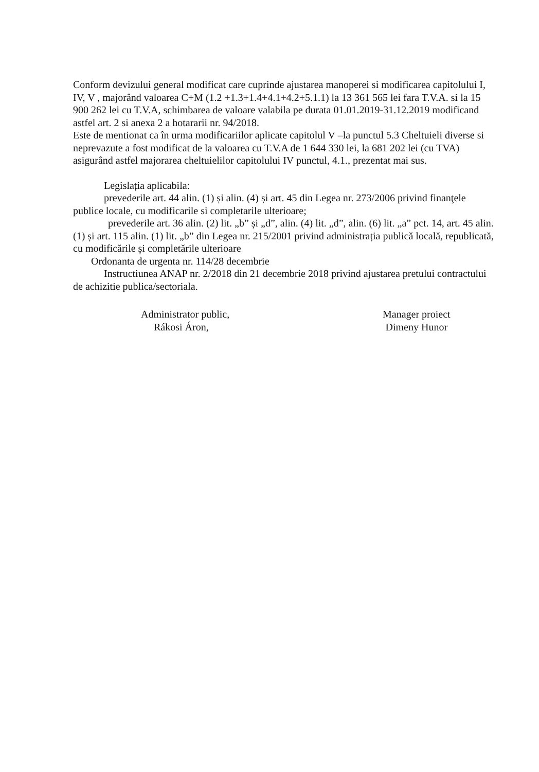Conform devizului general modificat care cuprinde ajustarea manoperei si modificarea capitolului I, IV, V , majorând valoarea C+M (1.2 +1.3+1.4+4.1+4.2+5.1.1) la 13 361 565 lei fara T.V.A. si la 15 900 262 lei cu T.V.A, schimbarea de valoare valabila pe durata 01.01.2019-31.12.2019 modificand astfel art. 2 si anexa 2 a hotararii nr. 94/2018.
Este de mentionat ca în urma modificariilor aplicate capitolul V –la punctul 5.3 Cheltuieli diverse si neprevazute a fost modificat de la valoarea cu T.V.A de 1 644 330 lei, la 681 202 lei (cu TVA) asigurând astfel majorarea cheltuielilor capitolului IV punctul, 4.1., prezentat mai sus.
Legislația aplicabila:
prevederile art. 44 alin. (1) și alin. (4) și art. 45 din Legea nr. 273/2006 privind finanţele publice locale, cu modificarile si completarile ulterioare;
prevederile art. 36 alin. (2) lit. „b” și „d”, alin. (4) lit. „d”, alin. (6) lit. „a” pct. 14, art. 45 alin. (1) și art. 115 alin. (1) lit. „b” din Legea nr. 215/2001 privind administrația publică locală, republicată, cu modificările și completările ulterioare
Ordonanta de urgenta nr. 114/28 decembrie
Instructiunea ANAP nr. 2/2018 din 21 decembrie 2018 privind ajustarea pretului contractului de achizitie publica/sectoriala.
Administrator public,
Rákosi Áron,
Manager proiect
Dimeny Hunor